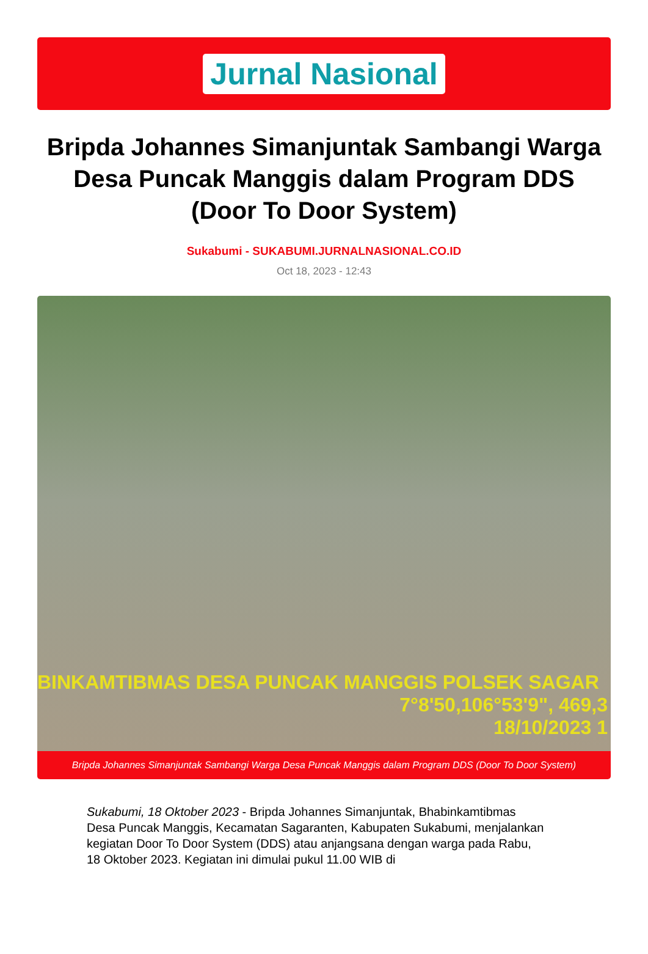Jurnal Nasional
Bripda Johannes Simanjuntak Sambangi Warga Desa Puncak Manggis dalam Program DDS (Door To Door System)
Sukabumi - SUKABUMI.JURNALNASIONAL.CO.ID
Oct 18, 2023 - 12:43
BINKAMTIBMAS DESA PUNCAK MANGGIS POLSEK SAGAR
7°8'50,106°53'9", 469,3
18/10/2023 1
Bripda Johannes Simanjuntak Sambangi Warga Desa Puncak Manggis dalam Program DDS (Door To Door System)
Sukabumi, 18 Oktober 2023 - Bripda Johannes Simanjuntak, Bhabinkamtibmas Desa Puncak Manggis, Kecamatan Sagaranten, Kabupaten Sukabumi, menjalankan kegiatan Door To Door System (DDS) atau anjangsana dengan warga pada Rabu, 18 Oktober 2023. Kegiatan ini dimulai pukul 11.00 WIB di